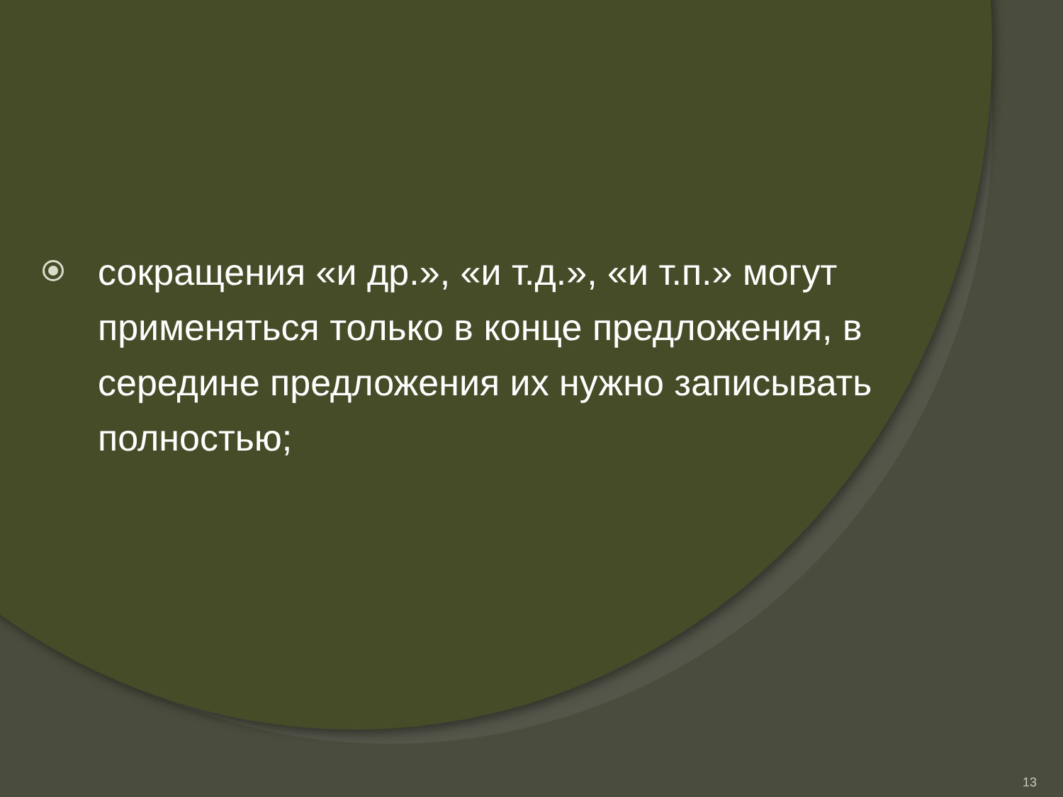сокращения «и др.», «и т.д.», «и т.п.» могут применяться только в конце предложения, в середине предложения их нужно записывать полностью;
13